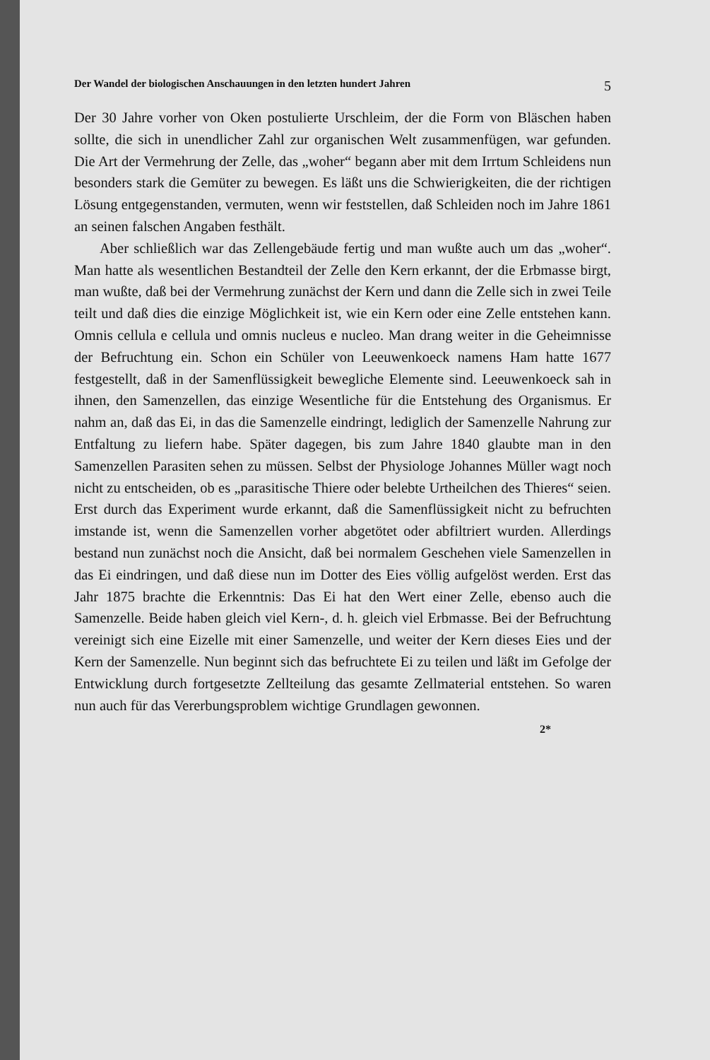Der Wandel der biologischen Anschauungen in den letzten hundert Jahren 5
Der 30 Jahre vorher von Oken postulierte Urschleim, der die Form von Bläschen haben sollte, die sich in unendlicher Zahl zur organischen Welt zusammenfügen, war gefunden. Die Art der Vermehrung der Zelle, das „woher“ begann aber mit dem Irrtum Schleidens nun besonders stark die Gemüter zu bewegen. Es läßt uns die Schwierigkeiten, die der richtigen Lösung entgegenstanden, vermuten, wenn wir feststellen, daß Schleiden noch im Jahre 1861 an seinen falschen Angaben festhält.
Aber schließlich war das Zellengebäude fertig und man wußte auch um das „woher“. Man hatte als wesentlichen Bestandteil der Zelle den Kern erkannt, der die Erbmasse birgt, man wußte, daß bei der Vermehrung zunächst der Kern und dann die Zelle sich in zwei Teile teilt und daß dies die einzige Möglichkeit ist, wie ein Kern oder eine Zelle entstehen kann. Omnis cellula e cellula und omnis nucleus e nucleo. Man drang weiter in die Geheimnisse der Befruchtung ein. Schon ein Schüler von Leeuwenkoeck namens Ham hatte 1677 festgestellt, daß in der Samenflüssigkeit bewegliche Elemente sind. Leeuwenkoeck sah in ihnen, den Samenzellen, das einzige Wesentliche für die Entstehung des Organismus. Er nahm an, daß das Ei, in das die Samenzelle eindringt, lediglich der Samenzelle Nahrung zur Entfaltung zu liefern habe. Später dagegen, bis zum Jahre 1840 glaubte man in den Samenzellen Parasiten sehen zu müssen. Selbst der Physiologe Johannes Müller wagt noch nicht zu entscheiden, ob es „parasitische Thiere oder belebte Urtheilchen des Thieres“ seien. Erst durch das Experiment wurde erkannt, daß die Samenflüssigkeit nicht zu befruchten imstande ist, wenn die Samenzellen vorher abgetötet oder abfiltriert wurden. Allerdings bestand nun zunächst noch die Ansicht, daß bei normalem Geschehen viele Samenzellen in das Ei eindringen, und daß diese nun im Dotter des Eies völlig aufgelöst werden. Erst das Jahr 1875 brachte die Erkenntnis: Das Ei hat den Wert einer Zelle, ebenso auch die Samenzelle. Beide haben gleich viel Kern-, d. h. gleich viel Erbmasse. Bei der Befruchtung vereinigt sich eine Eizelle mit einer Samenzelle, und weiter der Kern dieses Eies und der Kern der Samenzelle. Nun beginnt sich das befruchtete Ei zu teilen und läßt im Gefolge der Entwicklung durch fortgesetzte Zellteilung das gesamte Zellmaterial entstehen. So waren nun auch für das Vererbungsproblem wichtige Grundlagen gewonnen.
2*